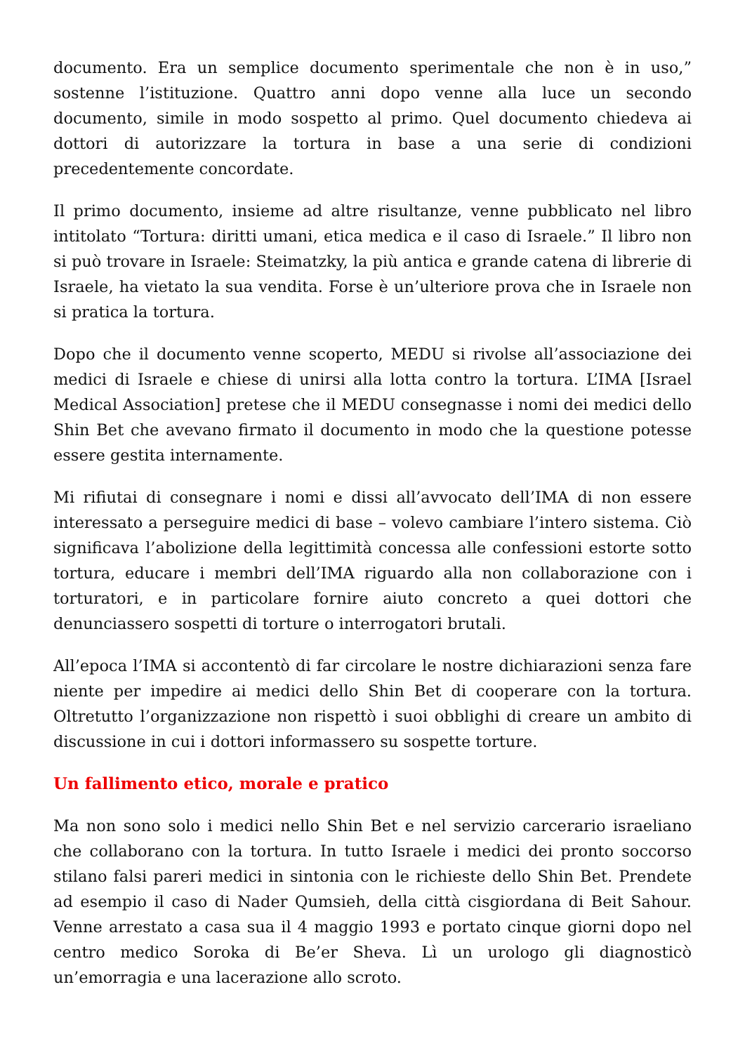documento. Era un semplice documento sperimentale che non è in uso,” sostenne l’istituzione. Quattro anni dopo venne alla luce un secondo documento, simile in modo sospetto al primo. Quel documento chiedeva ai dottori di autorizzare la tortura in base a una serie di condizioni precedentemente concordate.
Il primo documento, insieme ad altre risultanze, venne pubblicato nel libro intitolato “Tortura: diritti umani, etica medica e il caso di Israele.” Il libro non si può trovare in Israele: Steimatzky, la più antica e grande catena di librerie di Israele, ha vietato la sua vendita. Forse è un’ulteriore prova che in Israele non si pratica la tortura.
Dopo che il documento venne scoperto, MEDU si rivolse all’associazione dei medici di Israele e chiese di unirsi alla lotta contro la tortura. L’IMA [Israel Medical Association] pretese che il MEDU consegnasse i nomi dei medici dello Shin Bet che avevano firmato il documento in modo che la questione potesse essere gestita internamente.
Mi rifiutai di consegnare i nomi e dissi all’avvocato dell’IMA di non essere interessato a perseguire medici di base – volevo cambiare l’intero sistema. Ciò significava l’abolizione della legittimità concessa alle confessioni estorte sotto tortura, educare i membri dell’IMA riguardo alla non collaborazione con i torturatori, e in particolare fornire aiuto concreto a quei dottori che denunciassero sospetti di torture o interrogatori brutali.
All’epoca l’IMA si accontentò di far circolare le nostre dichiarazioni senza fare niente per impedire ai medici dello Shin Bet di cooperare con la tortura. Oltretutto l’organizzazione non rispettò i suoi obblighi di creare un ambito di discussione in cui i dottori informassero su sospette torture.
Un fallimento etico, morale e pratico
Ma non sono solo i medici nello Shin Bet e nel servizio carcerario israeliano che collaborano con la tortura. In tutto Israele i medici dei pronto soccorso stilano falsi pareri medici in sintonia con le richieste dello Shin Bet. Prendete ad esempio il caso di Nader Qumsieh, della città cisgiordana di Beit Sahour. Venne arrestato a casa sua il 4 maggio 1993 e portato cinque giorni dopo nel centro medico Soroka di Be’er Sheva. Lì un urologo gli diagnosticò un’emorragia e una lacerazione allo scroto.